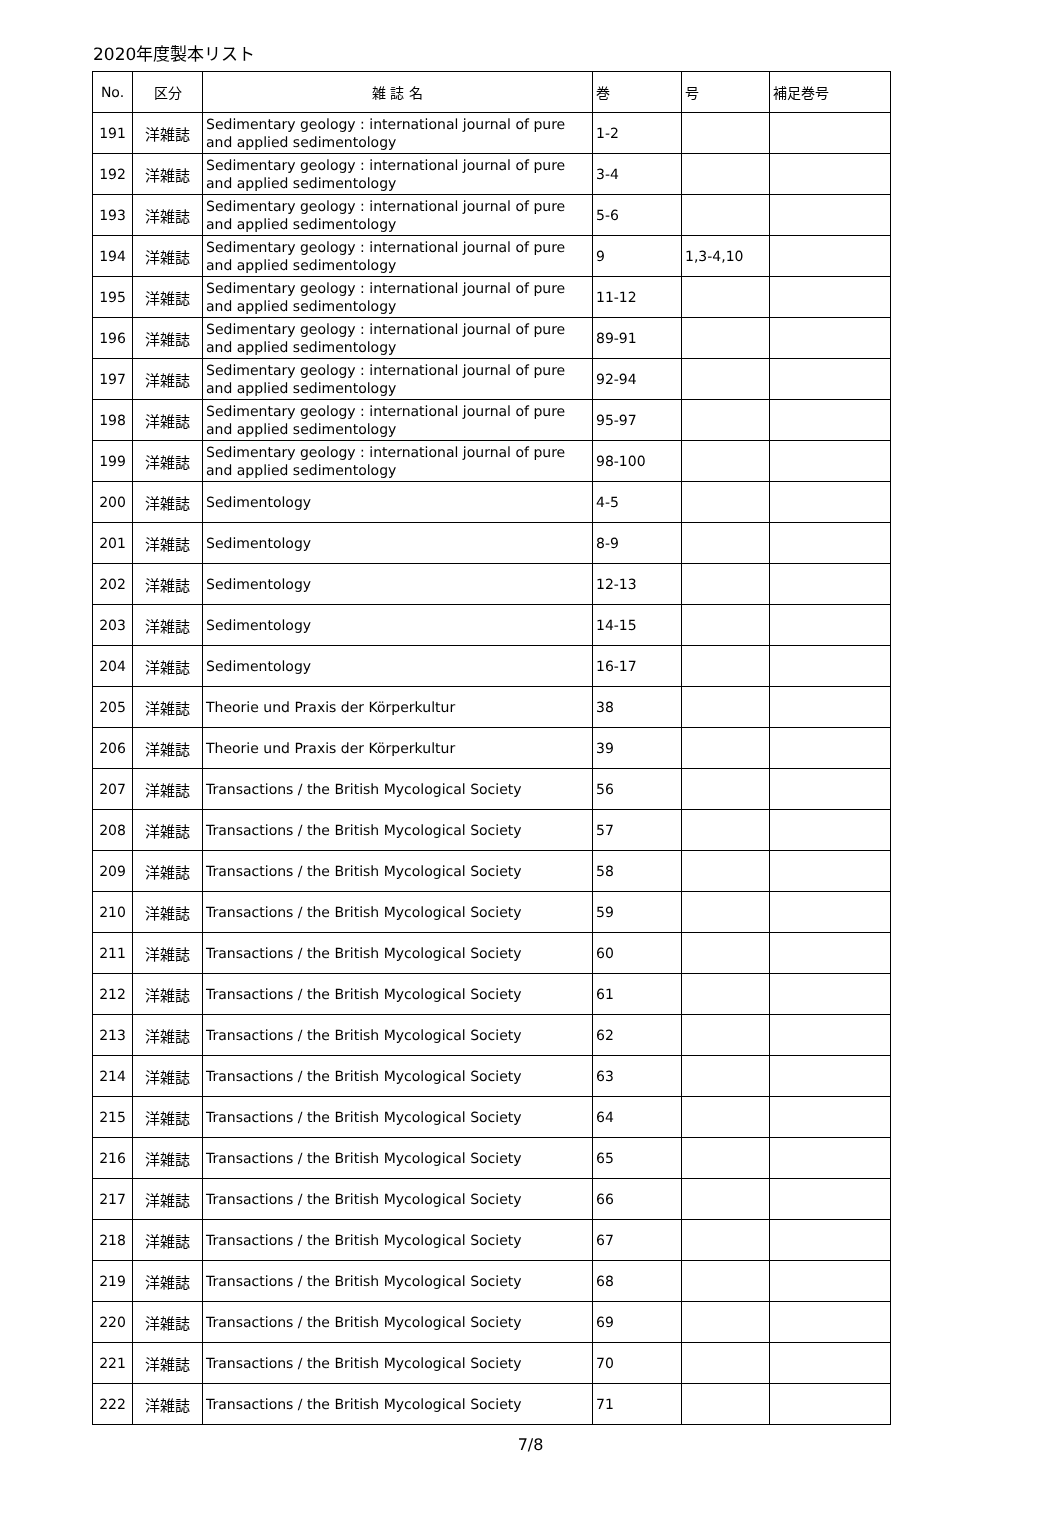2020年度製本リスト
| No. | 区分 | 雑 誌 名 | 巻 | 号 | 補足巻号 |
| --- | --- | --- | --- | --- | --- |
| 191 | 洋雑誌 | Sedimentary geology : international journal of pure and applied sedimentology | 1-2 | | |
| 192 | 洋雑誌 | Sedimentary geology : international journal of pure and applied sedimentology | 3-4 | | |
| 193 | 洋雑誌 | Sedimentary geology : international journal of pure and applied sedimentology | 5-6 | | |
| 194 | 洋雑誌 | Sedimentary geology : international journal of pure and applied sedimentology | 9 | 1,3-4,10 | |
| 195 | 洋雑誌 | Sedimentary geology : international journal of pure and applied sedimentology | 11-12 | | |
| 196 | 洋雑誌 | Sedimentary geology : international journal of pure and applied sedimentology | 89-91 | | |
| 197 | 洋雑誌 | Sedimentary geology : international journal of pure and applied sedimentology | 92-94 | | |
| 198 | 洋雑誌 | Sedimentary geology : international journal of pure and applied sedimentology | 95-97 | | |
| 199 | 洋雑誌 | Sedimentary geology : international journal of pure and applied sedimentology | 98-100 | | |
| 200 | 洋雑誌 | Sedimentology | 4-5 | | |
| 201 | 洋雑誌 | Sedimentology | 8-9 | | |
| 202 | 洋雑誌 | Sedimentology | 12-13 | | |
| 203 | 洋雑誌 | Sedimentology | 14-15 | | |
| 204 | 洋雑誌 | Sedimentology | 16-17 | | |
| 205 | 洋雑誌 | Theorie und Praxis der Körperkultur | 38 | | |
| 206 | 洋雑誌 | Theorie und Praxis der Körperkultur | 39 | | |
| 207 | 洋雑誌 | Transactions / the British Mycological Society | 56 | | |
| 208 | 洋雑誌 | Transactions / the British Mycological Society | 57 | | |
| 209 | 洋雑誌 | Transactions / the British Mycological Society | 58 | | |
| 210 | 洋雑誌 | Transactions / the British Mycological Society | 59 | | |
| 211 | 洋雑誌 | Transactions / the British Mycological Society | 60 | | |
| 212 | 洋雑誌 | Transactions / the British Mycological Society | 61 | | |
| 213 | 洋雑誌 | Transactions / the British Mycological Society | 62 | | |
| 214 | 洋雑誌 | Transactions / the British Mycological Society | 63 | | |
| 215 | 洋雑誌 | Transactions / the British Mycological Society | 64 | | |
| 216 | 洋雑誌 | Transactions / the British Mycological Society | 65 | | |
| 217 | 洋雑誌 | Transactions / the British Mycological Society | 66 | | |
| 218 | 洋雑誌 | Transactions / the British Mycological Society | 67 | | |
| 219 | 洋雑誌 | Transactions / the British Mycological Society | 68 | | |
| 220 | 洋雑誌 | Transactions / the British Mycological Society | 69 | | |
| 221 | 洋雑誌 | Transactions / the British Mycological Society | 70 | | |
| 222 | 洋雑誌 | Transactions / the British Mycological Society | 71 | | |
7/8